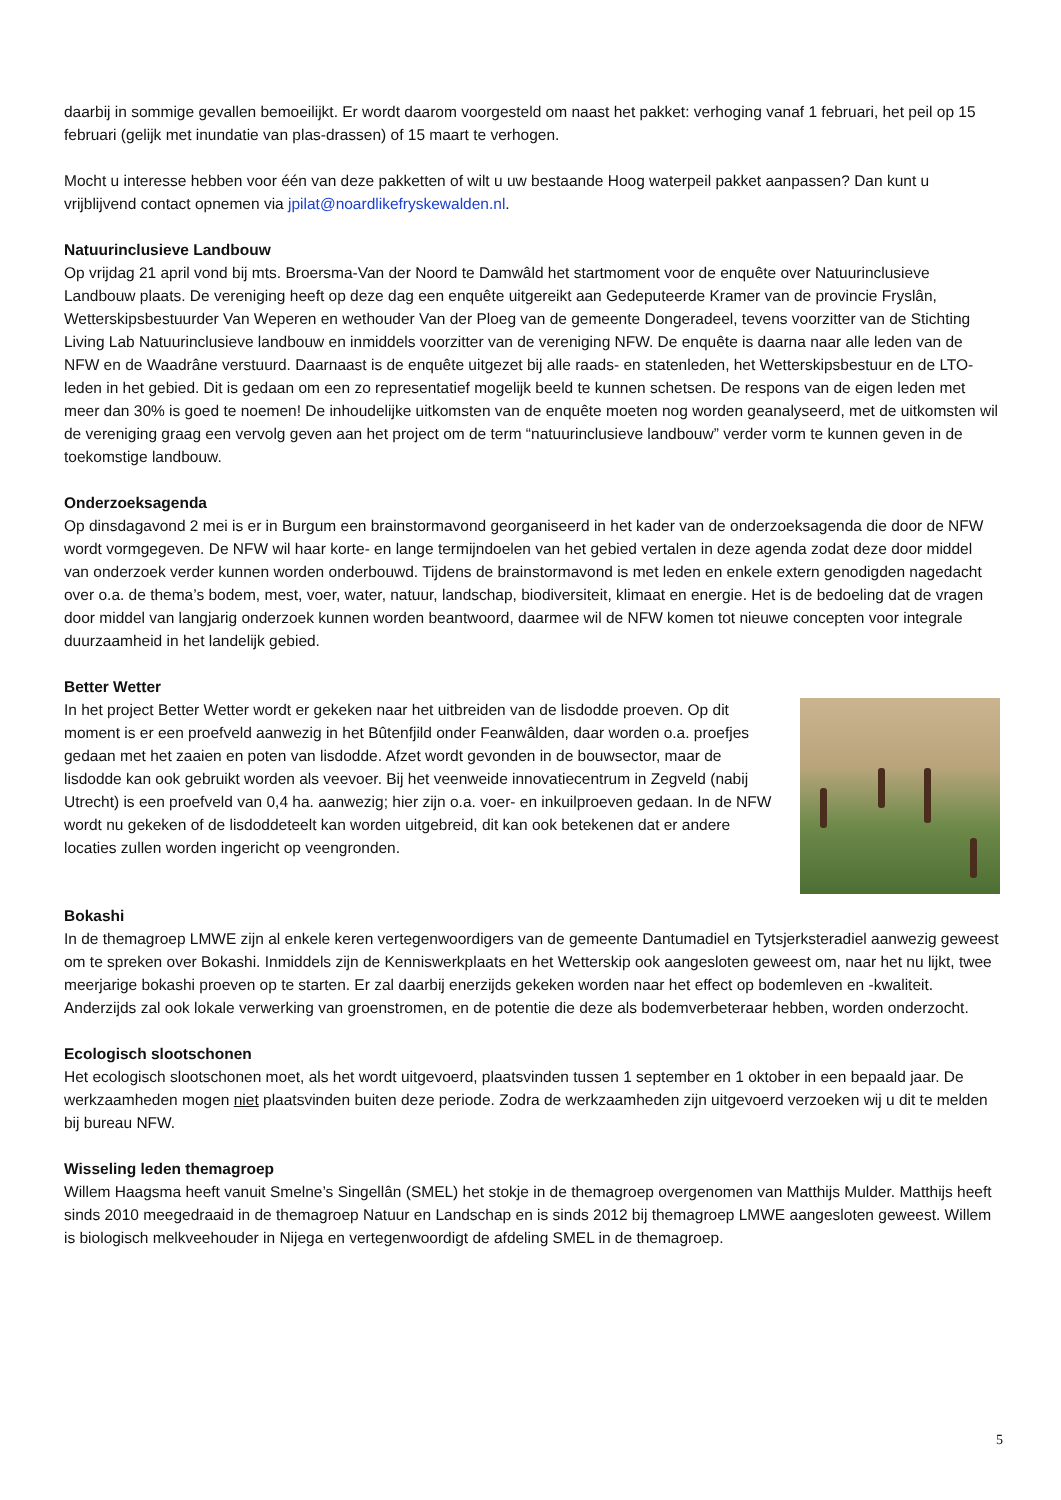daarbij in sommige gevallen bemoeilijkt. Er wordt daarom voorgesteld om naast het pakket: verhoging vanaf 1 februari, het peil op 15 februari (gelijk met inundatie van plas-drassen) of 15 maart te verhogen.
Mocht u interesse hebben voor één van deze pakketten of wilt u uw bestaande Hoog waterpeil pakket aanpassen? Dan kunt u vrijblijvend contact opnemen via jpilat@noardlikefryskewalden.nl.
Natuurinclusieve Landbouw
Op vrijdag 21 april vond bij mts. Broersma-Van der Noord te Damwâld het startmoment voor de enquête over Natuurinclusieve Landbouw plaats. De vereniging heeft op deze dag een enquête uitgereikt aan Gedeputeerde Kramer van de provincie Fryslân, Wetterskipsbestuurder Van Weperen en wethouder Van der Ploeg van de gemeente Dongeradeel, tevens voorzitter van de Stichting Living Lab Natuurinclusieve landbouw en inmiddels voorzitter van de vereniging NFW. De enquête is daarna naar alle leden van de NFW en de Waadrâne verstuurd. Daarnaast is de enquête uitgezet bij alle raads- en statenleden, het Wetterskipsbestuur en de LTO-leden in het gebied. Dit is gedaan om een zo representatief mogelijk beeld te kunnen schetsen. De respons van de eigen leden met meer dan 30% is goed te noemen! De inhoudelijke uitkomsten van de enquête moeten nog worden geanalyseerd, met de uitkomsten wil de vereniging graag een vervolg geven aan het project om de term “natuurinclusieve landbouw” verder vorm te kunnen geven in de toekomstige landbouw.
Onderzoeksagenda
Op dinsdagavond 2 mei is er in Burgum een brainstormavond georganiseerd in het kader van de onderzoeksagenda die door de NFW wordt vormgegeven. De NFW wil haar korte- en lange termijndoelen van het gebied vertalen in deze agenda zodat deze door middel van onderzoek verder kunnen worden onderbouwd. Tijdens de brainstormavond is met leden en enkele extern genodigden nagedacht over o.a. de thema’s bodem, mest, voer, water, natuur, landschap, biodiversiteit, klimaat en energie. Het is de bedoeling dat de vragen door middel van langjarig onderzoek kunnen worden beantwoord, daarmee wil de NFW komen tot nieuwe concepten voor integrale duurzaamheid in het landelijk gebied.
Better Wetter
In het project Better Wetter wordt er gekeken naar het uitbreiden van de lisdodde proeven. Op dit moment is er een proefveld aanwezig in het Bûtenfjild onder Feanwâlden, daar worden o.a. proefjes gedaan met het zaaien en poten van lisdodde. Afzet wordt gevonden in de bouwsector, maar de lisdodde kan ook gebruikt worden als veevoer. Bij het veenweide innovatiecentrum in Zegveld (nabij Utrecht) is een proefveld van 0,4 ha. aanwezig; hier zijn o.a. voer- en inkuilproeven gedaan. In de NFW wordt nu gekeken of de lisdoddeteelt kan worden uitgebreid, dit kan ook betekenen dat er andere locaties zullen worden ingericht op veengronden.
Bokashi
In de themagroep LMWE zijn al enkele keren vertegenwoordigers van de gemeente Dantumadiel en Tytsjerksteradiel aanwezig geweest om te spreken over Bokashi. Inmiddels zijn de Kenniswerkplaats en het Wetterskip ook aangesloten geweest om, naar het nu lijkt, twee meerjarige bokashi proeven op te starten. Er zal daarbij enerzijds gekeken worden naar het effect op bodemleven en -kwaliteit. Anderzijds zal ook lokale verwerking van groenstromen, en de potentie die deze als bodemverbeteraar hebben, worden onderzocht.
Ecologisch slootschonen
Het ecologisch slootschonen moet, als het wordt uitgevoerd, plaatsvinden tussen 1 september en 1 oktober in een bepaald jaar. De werkzaamheden mogen niet plaatsvinden buiten deze periode. Zodra de werkzaamheden zijn uitgevoerd verzoeken wij u dit te melden bij bureau NFW.
Wisseling leden themagroep
Willem Haagsma heeft vanuit Smelne’s Singellân (SMEL) het stokje in de themagroep overgenomen van Matthijs Mulder. Matthijs heeft sinds 2010 meegedraaid in de themagroep Natuur en Landschap en is sinds 2012 bij themagroep LMWE aangesloten geweest. Willem is biologisch melkveehouder in Nijega en vertegenwoordigt de afdeling SMEL in de themagroep.
5